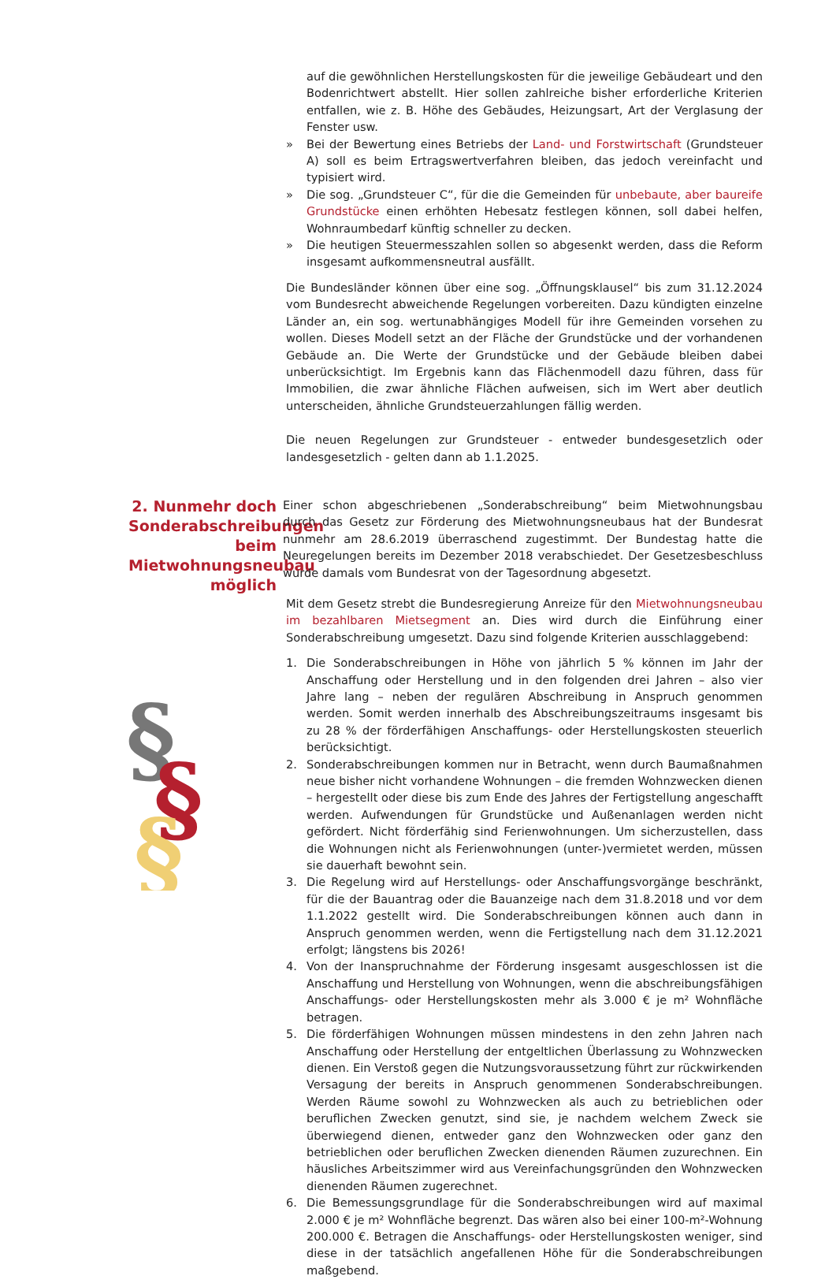auf die gewöhnlichen Herstellungskosten für die jeweilige Gebäudeart und den Bodenrichtwert abstellt. Hier sollen zahlreiche bisher erforderliche Kriterien entfallen, wie z. B. Höhe des Gebäudes, Heizungsart, Art der Verglasung der Fenster usw.
» Bei der Bewertung eines Betriebs der Land- und Forstwirtschaft (Grundsteuer A) soll es beim Ertragswertverfahren bleiben, das jedoch vereinfacht und typisiert wird.
» Die sog. „Grundsteuer C“, für die die Gemeinden für unbebaute, aber baureife Grundstücke einen erhöhten Hebesatz festlegen können, soll dabei helfen, Wohnraumbedarf künftig schneller zu decken.
» Die heutigen Steuermesszahlen sollen so abgesenkt werden, dass die Reform insgesamt aufkommensneutral ausfällt.
Die Bundesländer können über eine sog. „Öffnungsklausel“ bis zum 31.12.2024 vom Bundesrecht abweichende Regelungen vorbereiten. Dazu kündigten einzelne Länder an, ein sog. wertunabhängiges Modell für ihre Gemeinden vorsehen zu wollen. Dieses Modell setzt an der Fläche der Grundstücke und der vorhandenen Gebäude an. Die Werte der Grundstücke und der Gebäude bleiben dabei unberücksichtigt. Im Ergebnis kann das Flächenmodell dazu führen, dass für Immobilien, die zwar ähnliche Flächen aufweisen, sich im Wert aber deutlich unterscheiden, ähnliche Grundsteuerzahlungen fällig werden.
Die neuen Regelungen zur Grundsteuer - entweder bundesgesetzlich oder landesgesetzlich - gelten dann ab 1.1.2025.
2. Nunmehr doch Sonderabschreibungen beim Mietwohnungsneubau möglich
Einer schon abgeschriebenen „Sonderabschreibung“ beim Mietwohnungsbau durch das Gesetz zur Förderung des Mietwohnungsneubaus hat der Bundesrat nunmehr am 28.6.2019 überraschend zugestimmt. Der Bundestag hatte die Neuregelungen bereits im Dezember 2018 verabschiedet. Der Gesetzesbeschluss wurde damals vom Bundesrat von der Tagesordnung abgesetzt.
Mit dem Gesetz strebt die Bundesregierung Anreize für den Mietwohnungsneubau im bezahlbaren Mietsegment an. Dies wird durch die Einführung einer Sonderabschreibung umgesetzt. Dazu sind folgende Kriterien ausschlaggebend:
1. Die Sonderabschreibungen in Höhe von jährlich 5 % können im Jahr der Anschaffung oder Herstellung und in den folgenden drei Jahren – also vier Jahre lang – neben der regulären Abschreibung in Anspruch genommen werden. Somit werden innerhalb des Abschreibungszeitraums insgesamt bis zu 28 % der förderfähigen Anschaffungs- oder Herstellungskosten steuerlich berücksichtigt.
2. Sonderabschreibungen kommen nur in Betracht, wenn durch Baumaßnahmen neue bisher nicht vorhandene Wohnungen – die fremden Wohnzwecken dienen – hergestellt oder diese bis zum Ende des Jahres der Fertigstellung angeschafft werden. Aufwendungen für Grundstücke und Außenanlagen werden nicht gefördert. Nicht förderfähig sind Ferienwohnungen. Um sicherzustellen, dass die Wohnungen nicht als Ferienwohnungen (unter-)vermietet werden, müssen sie dauerhaft bewohnt sein.
3. Die Regelung wird auf Herstellungs- oder Anschaffungsvorgänge beschränkt, für die der Bauantrag oder die Bauanzeige nach dem 31.8.2018 und vor dem 1.1.2022 gestellt wird. Die Sonderabschreibungen können auch dann in Anspruch genommen werden, wenn die Fertigstellung nach dem 31.12.2021 erfolgt; längstens bis 2026!
4. Von der Inanspruchnahme der Förderung insgesamt ausgeschlossen ist die Anschaffung und Herstellung von Wohnungen, wenn die abschreibungsfähigen Anschaffungs- oder Herstellungskosten mehr als 3.000 € je m² Wohnfläche betragen.
5. Die förderfähigen Wohnungen müssen mindestens in den zehn Jahren nach Anschaffung oder Herstellung der entgeltlichen Überlassung zu Wohnzwecken dienen. Ein Verstoß gegen die Nutzungsvoraussetzung führt zur rückwirkenden Versagung der bereits in Anspruch genommenen Sonderabschreibungen. Werden Räume sowohl zu Wohnzwecken als auch zu betrieblichen oder beruflichen Zwecken genutzt, sind sie, je nachdem welchem Zweck sie überwiegend dienen, entweder ganz den Wohnzwecken oder ganz den betrieblichen oder beruflichen Zwecken dienenden Räumen zuzurechnen. Ein häusliches Arbeitszimmer wird aus Vereinfachungsgründen den Wohnzwecken dienenden Räumen zugerechnet.
6. Die Bemessungsgrundlage für die Sonderabschreibungen wird auf maximal 2.000 € je m² Wohnfläche begrenzt. Das wären also bei einer 100-m²-Wohnung 200.000 €. Betragen die Anschaffungs- oder Herstellungskosten weniger, sind diese in der tatsächlich angefallenen Höhe für die Sonderabschreibungen maßgebend.
§
§
§